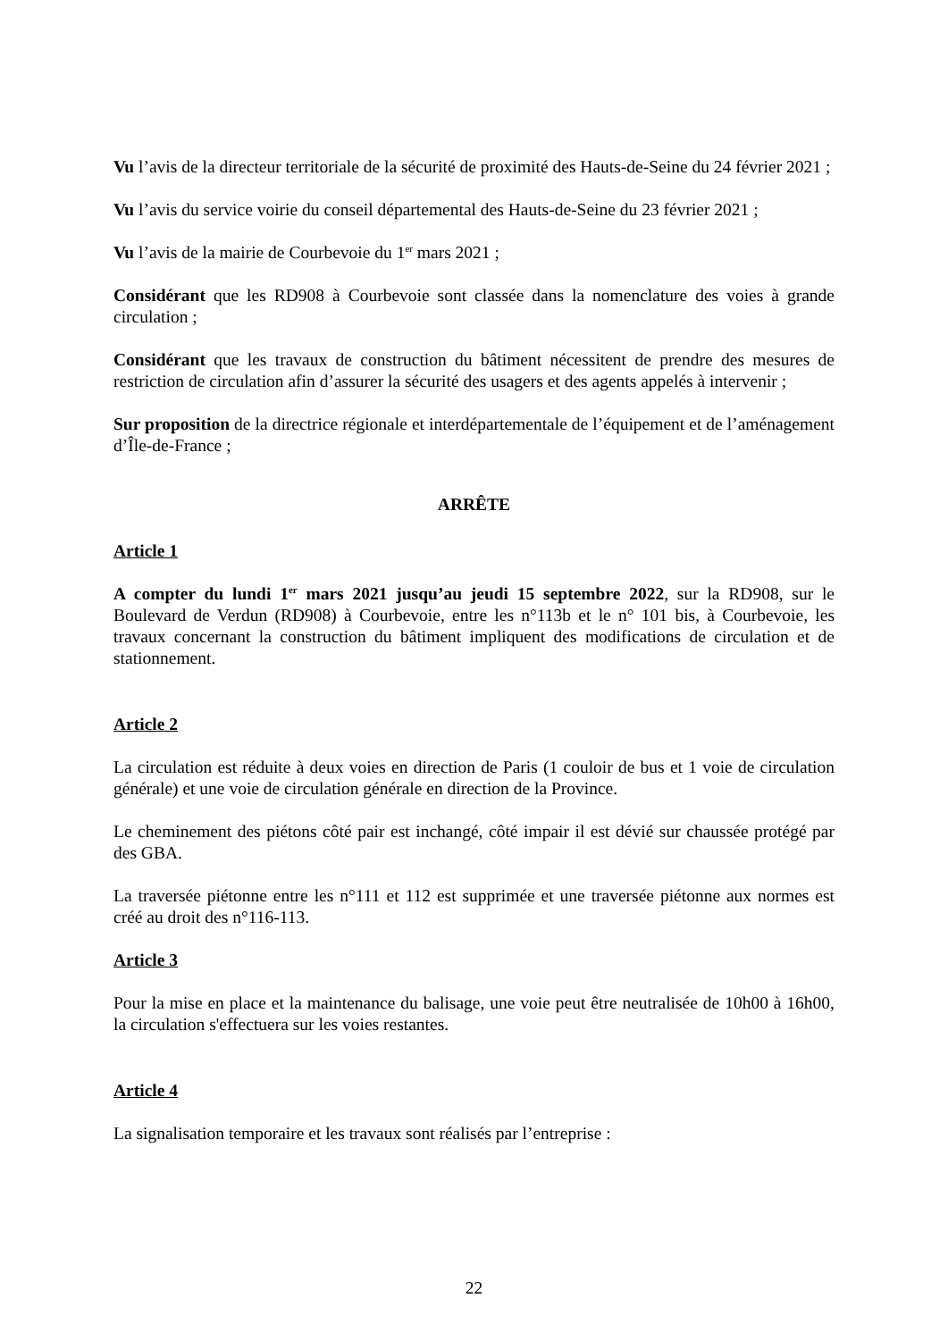Vu l’avis de la directeur territoriale de la sécurité de proximité des Hauts-de-Seine du 24 février 2021 ;
Vu l’avis du service voirie du conseil départemental des Hauts-de-Seine du 23 février 2021 ;
Vu l’avis de la mairie de Courbevoie du 1<sup>er</sup> mars 2021 ;
Considérant que les RD908 à Courbevoie sont classée dans la nomenclature des voies à grande circulation ;
Considérant que les travaux de construction du bâtiment nécessitent de prendre des mesures de restriction de circulation afin d’assurer la sécurité des usagers et des agents appelés à intervenir ;
Sur proposition de la directrice régionale et interdépartementale de l’équipement et de l’aménagement d’Île-de-France ;
ARRÊTE
Article 1
A compter du lundi 1<sup>er</sup> mars 2021 jusqu’au jeudi 15 septembre 2022, sur la RD908, sur le Boulevard de Verdun (RD908) à Courbevoie, entre les n°113b et le n° 101 bis, à Courbevoie, les travaux concernant la construction du bâtiment impliquent des modifications de circulation et de stationnement.
Article 2
La circulation est réduite à deux voies en direction de Paris (1 couloir de bus et 1 voie de circulation générale) et une voie de circulation générale en direction de la Province.
Le cheminement des piétons côté pair est inchangé, côté impair il est dévié sur chaussée protégé par des GBA.
La traversée piétonne entre les n°111 et 112 est supprimée et une traversée piétonne aux normes est créé au droit des n°116-113.
Article 3
Pour la mise en place et la maintenance du balisage, une voie peut être neutralisée de 10h00 à 16h00, la circulation s'effectuera sur les voies restantes.
Article 4
La signalisation temporaire et les travaux sont réalisés par l’entreprise :
22